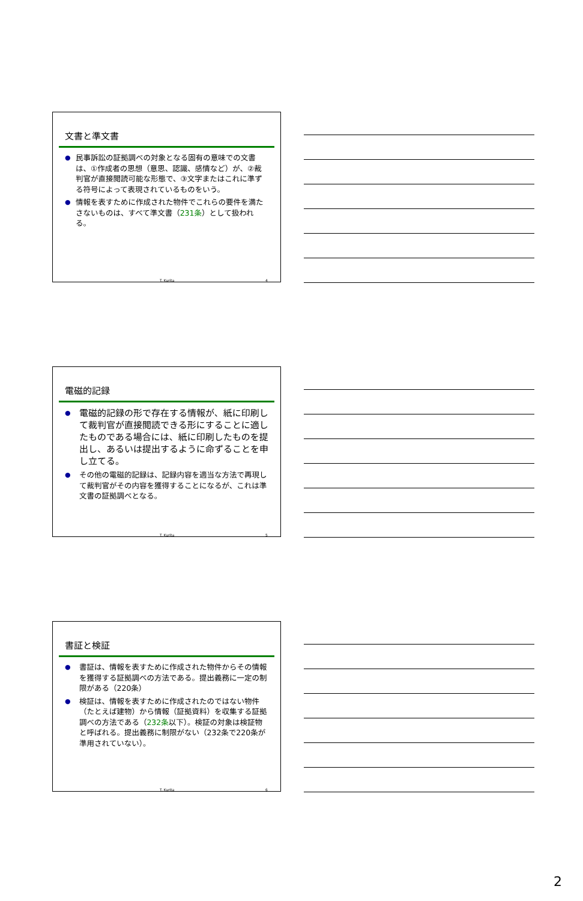文書と準文書
● 民事訴訟の証拠調べの対象となる固有の意味での文書は、①作成者の思想（意思、認識、感情など）が、②裁判官が直接閲読可能な形態で、③文字またはこれに準ずる符号によって表現されているものをいう。
● 情報を表すために作成された物件でこれらの要件を満たさないものは、すべて準文書（231条）として扱われる。
T. Kurita 4
電磁的記録
● 電磁的記録の形で存在する情報が、紙に印刷して裁判官が直接閲読できる形にすることに適したものである場合には、紙に印刷したものを提出し、あるいは提出するように命ずることを申し立てる。
● その他の電磁的記録は、記録内容を適当な方法で再現して裁判官がその内容を獲得することになるが、これは準文書の証拠調べとなる。
T. Kurita 5
書証と検証
● 書証は、情報を表すために作成された物件からその情報を獲得する証拠調べの方法である。提出義務に一定の制限がある（220条）
● 検証は、情報を表すために作成されたのではない物件（たとえば建物）から情報（証拠資料）を収集する証拠調べの方法である（232条以下）。検証の対象は検証物と呼ばれる。提出義務に制限がない（232条で220条が準用されていない）。
T. Kurita 6
2